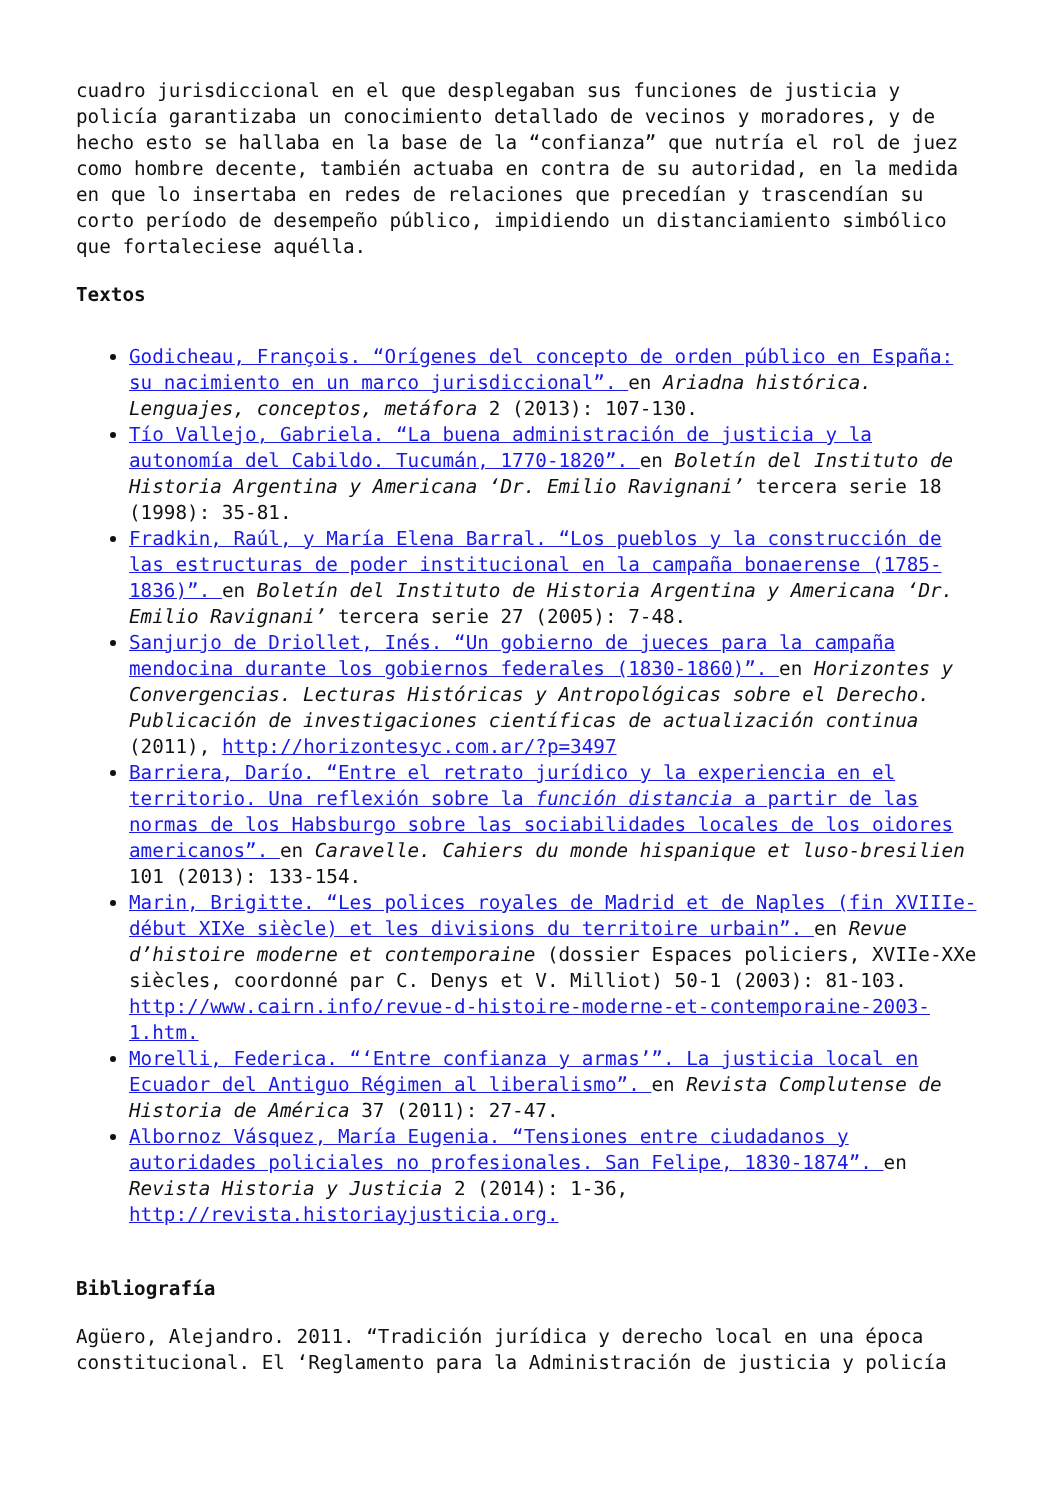cuadro jurisdiccional en el que desplegaban sus funciones de justicia y policía garantizaba un conocimiento detallado de vecinos y moradores, y de hecho esto se hallaba en la base de la “confianza” que nutría el rol de juez como hombre decente, también actuaba en contra de su autoridad, en la medida en que lo insertaba en redes de relaciones que precedían y trascendían su corto período de desempeño público, impidiendo un distanciamiento simbólico que fortaleciese aquélla.
Textos
Godicheau, François. “Orígenes del concepto de orden público en España: su nacimiento en un marco jurisdiccional”. en Ariadna histórica. Lenguajes, conceptos, metáfora 2 (2013): 107-130.
Tío Vallejo, Gabriela. “La buena administración de justicia y la autonomía del Cabildo. Tucumán, 1770-1820”. en Boletín del Instituto de Historia Argentina y Americana ‘Dr. Emilio Ravignani’ tercera serie 18 (1998): 35-81.
Fradkin, Raúl, y María Elena Barral. “Los pueblos y la construcción de las estructuras de poder institucional en la campaña bonaerense (1785-1836)”. en Boletín del Instituto de Historia Argentina y Americana ‘Dr. Emilio Ravignani’ tercera serie 27 (2005): 7-48.
Sanjurjo de Driollet, Inés. “Un gobierno de jueces para la campaña mendocina durante los gobiernos federales (1830-1860)”. en Horizontes y Convergencias. Lecturas Históricas y Antropológicas sobre el Derecho. Publicación de investigaciones científicas de actualización continua (2011), http://horizontesyc.com.ar/?p=3497
Barriera, Darío. “Entre el retrato jurídico y la experiencia en el territorio. Una reflexión sobre la función distancia a partir de las normas de los Habsburgo sobre las sociabilidades locales de los oidores americanos”. en Caravelle. Cahiers du monde hispanique et luso-bresilien 101 (2013): 133-154.
Marin, Brigitte. “Les polices royales de Madrid et de Naples (fin XVIIIe-début XIXe siècle) et les divisions du territoire urbain”. en Revue d’histoire moderne et contemporaine (dossier Espaces policiers, XVIIe-XXe siècles, coordonné par C. Denys et V. Milliot) 50-1 (2003): 81-103. http://www.cairn.info/revue-d-histoire-moderne-et-contemporaine-2003-1.htm.
Morelli, Federica. “‘Entre confianza y armas’”. La justicia local en Ecuador del Antiguo Régimen al liberalismo”. en Revista Complutense de Historia de América 37 (2011): 27-47.
Albornoz Vásquez, María Eugenia. “Tensiones entre ciudadanos y autoridades policiales no profesionales. San Felipe, 1830-1874”. en Revista Historia y Justicia 2 (2014): 1-36, http://revista.historiayjusticia.org.
Bibliografía
Agüero, Alejandro. 2011. “Tradición jurídica y derecho local en una época constitucional. El ‘Reglamento para la Administración de justicia y policía